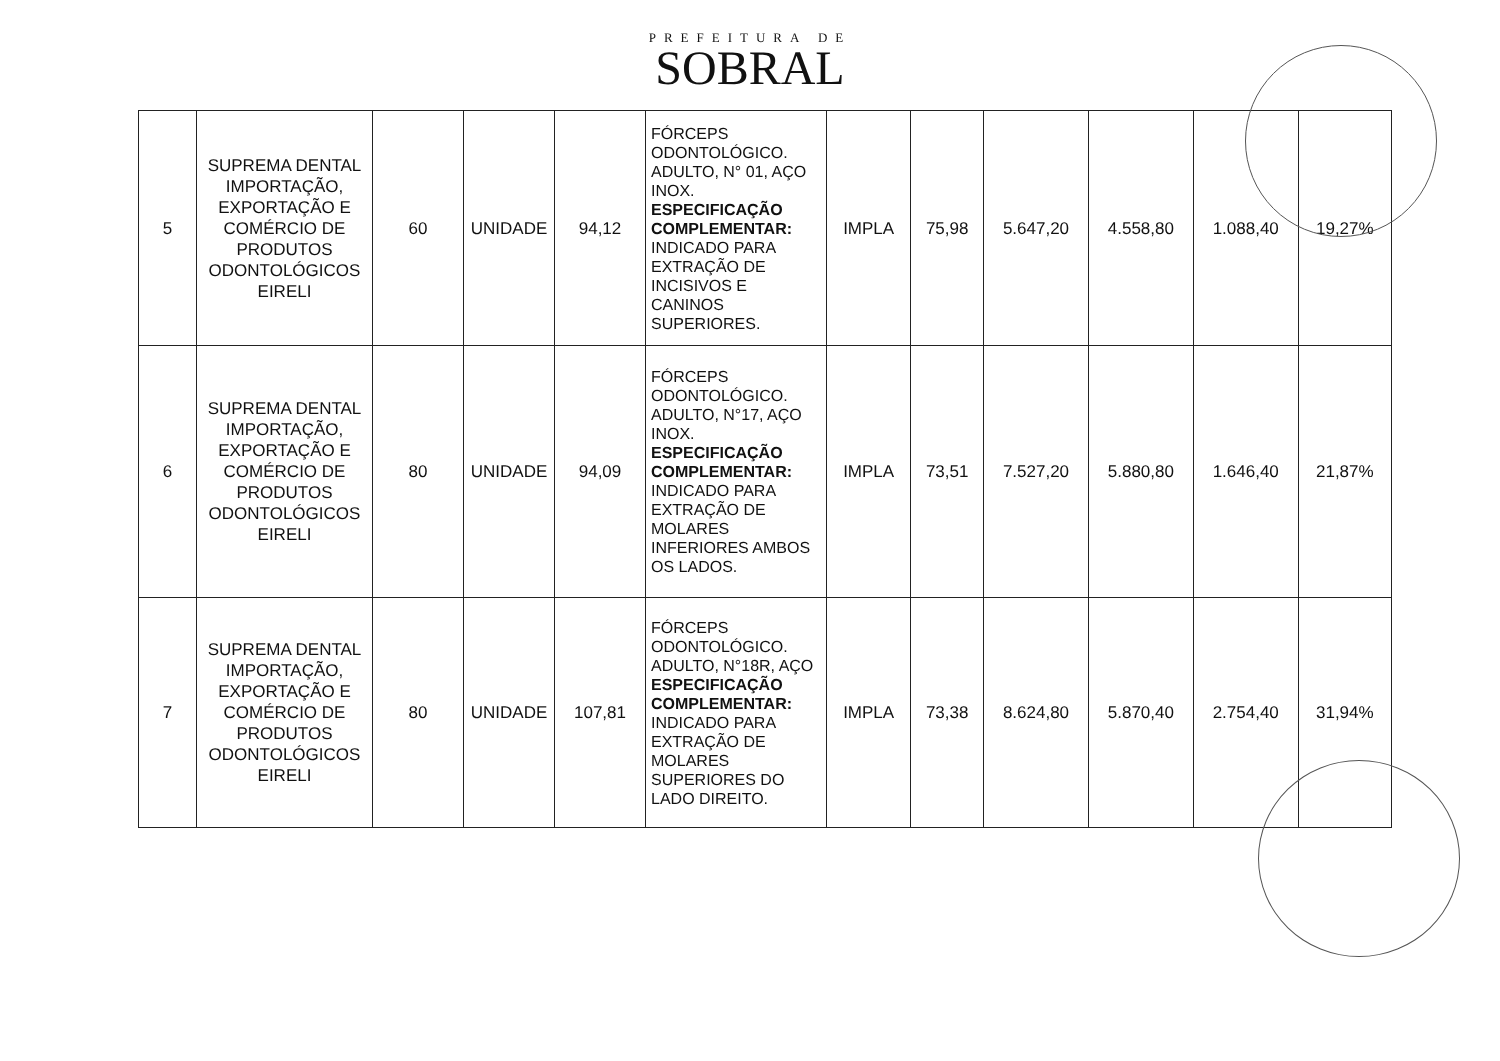PREFEITURA DE
SOBRAL
| 5 | SUPREMA DENTAL IMPORTAÇÃO, EXPORTAÇÃO E COMÉRCIO DE PRODUTOS ODONTOLÓGICOS EIRELI | 60 | UNIDADE | 94,12 | FÓRCEPS ODONTOLÓGICO. ADULTO, N° 01, AÇO INOX. ESPECIFICAÇÃO COMPLEMENTAR: INDICADO PARA EXTRAÇÃO DE INCISIVOS E CANINOS SUPERIORES. | IMPLA | 75,98 | 5.647,20 | 4.558,80 | 1.088,40 | 19,27% |
| 6 | SUPREMA DENTAL IMPORTAÇÃO, EXPORTAÇÃO E COMÉRCIO DE PRODUTOS ODONTOLÓGICOS EIRELI | 80 | UNIDADE | 94,09 | FÓRCEPS ODONTOLÓGICO. ADULTO, N°17, AÇO INOX. ESPECIFICAÇÃO COMPLEMENTAR: INDICADO PARA EXTRAÇÃO DE MOLARES INFERIORES AMBOS OS LADOS. | IMPLA | 73,51 | 7.527,20 | 5.880,80 | 1.646,40 | 21,87% |
| 7 | SUPREMA DENTAL IMPORTAÇÃO, EXPORTAÇÃO E COMÉRCIO DE PRODUTOS ODONTOLÓGICOS EIRELI | 80 | UNIDADE | 107,81 | FÓRCEPS ODONTOLÓGICO. ADULTO, N°18R, AÇO ESPECIFICAÇÃO COMPLEMENTAR: INDICADO PARA EXTRAÇÃO DE MOLARES SUPERIORES DO LADO DIREITO. | IMPLA | 73,38 | 8.624,80 | 5.870,40 | 2.754,40 | 31,94% |